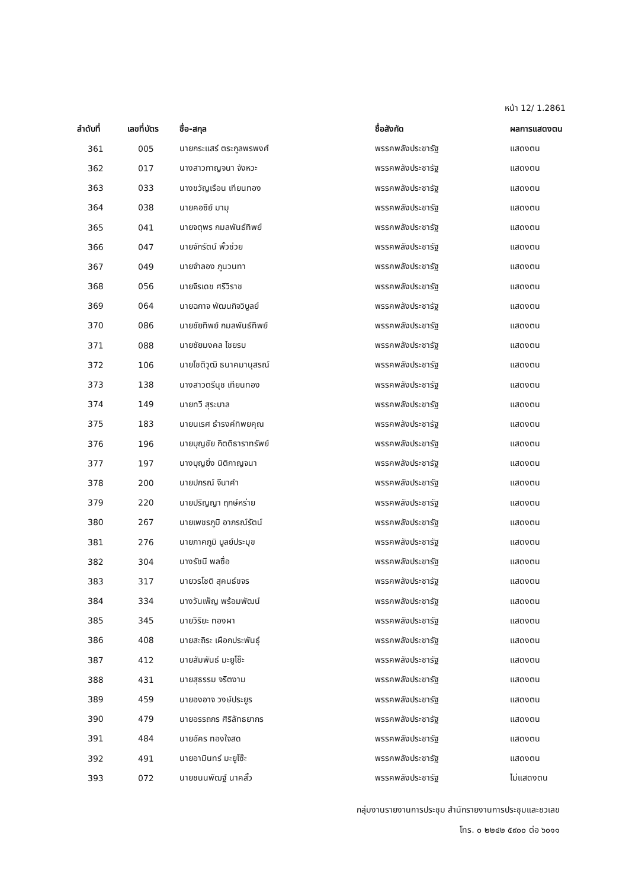หน้า 12/ 1.2861
| ลำดับที่ | เลขที่บัตร | ชื่อ-สกุล | ชื่อสังกัด | ผลการแสดงตน |
| --- | --- | --- | --- | --- |
| 361 | 005 | นายกระแสร์ ตระกูลพรพงศ์ | พรรคพลังประชารัฐ | แสดงตน |
| 362 | 017 | นางสาวกาญจนา จังหวะ | พรรคพลังประชารัฐ | แสดงตน |
| 363 | 033 | นางขวัญเรือน เทียนทอง | พรรคพลังประชารัฐ | แสดงตน |
| 364 | 038 | นายคอซีย์ มามุ | พรรคพลังประชารัฐ | แสดงตน |
| 365 | 041 | นายจตุพร กมลพันธ์ทิพย์ | พรรคพลังประชารัฐ | แสดงตน |
| 366 | 047 | นายจักรัตน์ พั้วช่วย | พรรคพลังประชารัฐ | แสดงตน |
| 367 | 049 | นายจำลอง ภูนวนทา | พรรคพลังประชารัฐ | แสดงตน |
| 368 | 056 | นายจีรเดช ศรีวิราช | พรรคพลังประชารัฐ | แสดงตน |
| 369 | 064 | นายฉกาจ พัฒนกิจวิบูลย์ | พรรคพลังประชารัฐ | แสดงตน |
| 370 | 086 | นายชัยทิพย์ กมลพันธ์ทิพย์ | พรรคพลังประชารัฐ | แสดงตน |
| 371 | 088 | นายชัยมงคล ไชยรบ | พรรคพลังประชารัฐ | แสดงตน |
| 372 | 106 | นายโชติวุฒิ ธนาคมานุสรณ์ | พรรคพลังประชารัฐ | แสดงตน |
| 373 | 138 | นางสาวตรีนุช เทียนทอง | พรรคพลังประชารัฐ | แสดงตน |
| 374 | 149 | นายทวี สุระบาล | พรรคพลังประชารัฐ | แสดงตน |
| 375 | 183 | นายนเรศ ธำรงค์ทิพยคุณ | พรรคพลังประชารัฐ | แสดงตน |
| 376 | 196 | นายบุญชัย กิตติธาราทรัพย์ | พรรคพลังประชารัฐ | แสดงตน |
| 377 | 197 | นางบุญยิ่ง นิติกาญจนา | พรรคพลังประชารัฐ | แสดงตน |
| 378 | 200 | นายปกรณ์ จีนาคำ | พรรคพลังประชารัฐ | แสดงตน |
| 379 | 220 | นายปริญญา ฤกษ์หร่าย | พรรคพลังประชารัฐ | แสดงตน |
| 380 | 267 | นายเพชรภูมิ อาภรณ์รัตน์ | พรรคพลังประชารัฐ | แสดงตน |
| 381 | 276 | นายภาคภูมิ บูลย์ประมุข | พรรคพลังประชารัฐ | แสดงตน |
| 382 | 304 | นางรัชนี พลซื่อ | พรรคพลังประชารัฐ | แสดงตน |
| 383 | 317 | นายวรโชติ สุคนธ์ขจร | พรรคพลังประชารัฐ | แสดงตน |
| 384 | 334 | นางวันเพ็ญ พร้อมพัฒน์ | พรรคพลังประชารัฐ | แสดงตน |
| 385 | 345 | นายวิริยะ ทองผา | พรรคพลังประชารัฐ | แสดงตน |
| 386 | 408 | นายสะถิระ เผือกประพันธุ์ | พรรคพลังประชารัฐ | แสดงตน |
| 387 | 412 | นายสัมพันธ์ มะยูโซ๊ะ | พรรคพลังประชารัฐ | แสดงตน |
| 388 | 431 | นายสุธรรม จริตงาม | พรรคพลังประชารัฐ | แสดงตน |
| 389 | 459 | นายองอาจ วงษ์ประยูร | พรรคพลังประชารัฐ | แสดงตน |
| 390 | 479 | นายอรรถกร ศิริลัทธยากร | พรรคพลังประชารัฐ | แสดงตน |
| 391 | 484 | นายอัคร ทองใจสด | พรรคพลังประชารัฐ | แสดงตน |
| 392 | 491 | นายอามินทร์ มะยูโซ๊ะ | พรรคพลังประชารัฐ | แสดงตน |
| 393 | 072 | นายชนนพัฒฐ์ นาคสั้ว | พรรคพลังประชารัฐ | ไม่แสดงตน |
กลุ่มงานรายงานการประชุม สำนักรายงานการประชุมและชวเลข
โทร. ๐ ๒๒๔๒ ๕๙๐๐ ต่อ ๖๐๑๑